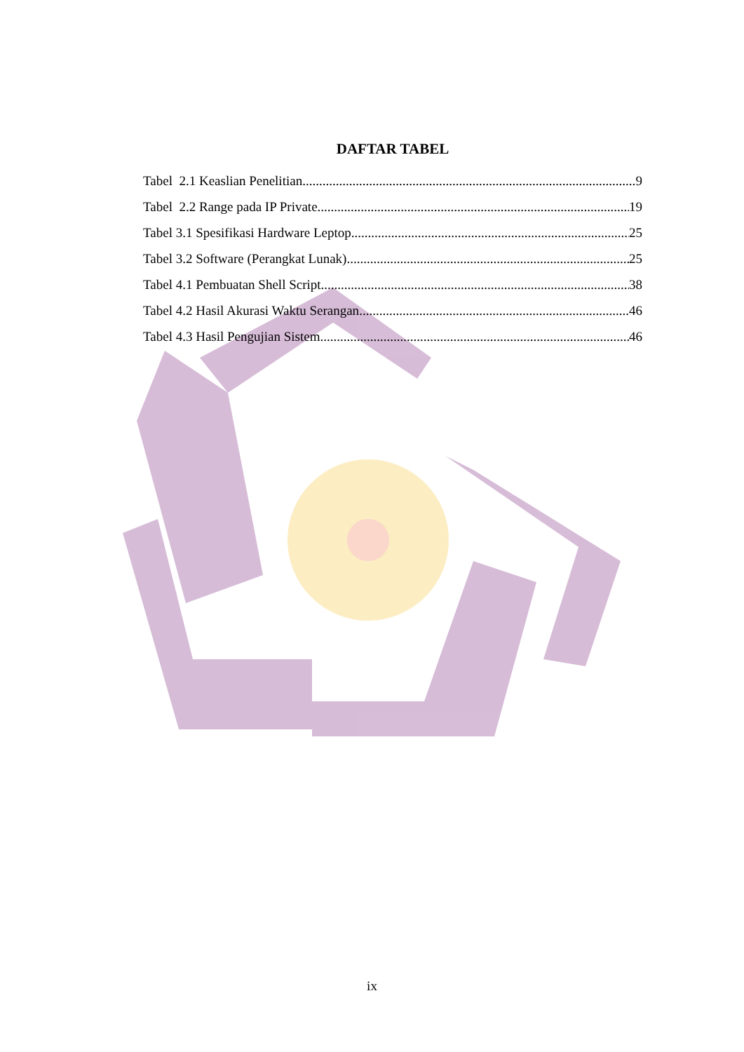DAFTAR TABEL
Tabel 2.1 Keaslian Penelitian 9
Tabel 2.2 Range pada IP Private 19
Tabel 3.1 Spesifikasi Hardware Leptop 25
Tabel 3.2 Software (Perangkat Lunak) 25
Tabel 4.1 Pembuatan Shell Script 38
Tabel 4.2 Hasil Akurasi Waktu Serangan 46
Tabel 4.3 Hasil Pengujian Sistem 46
ix